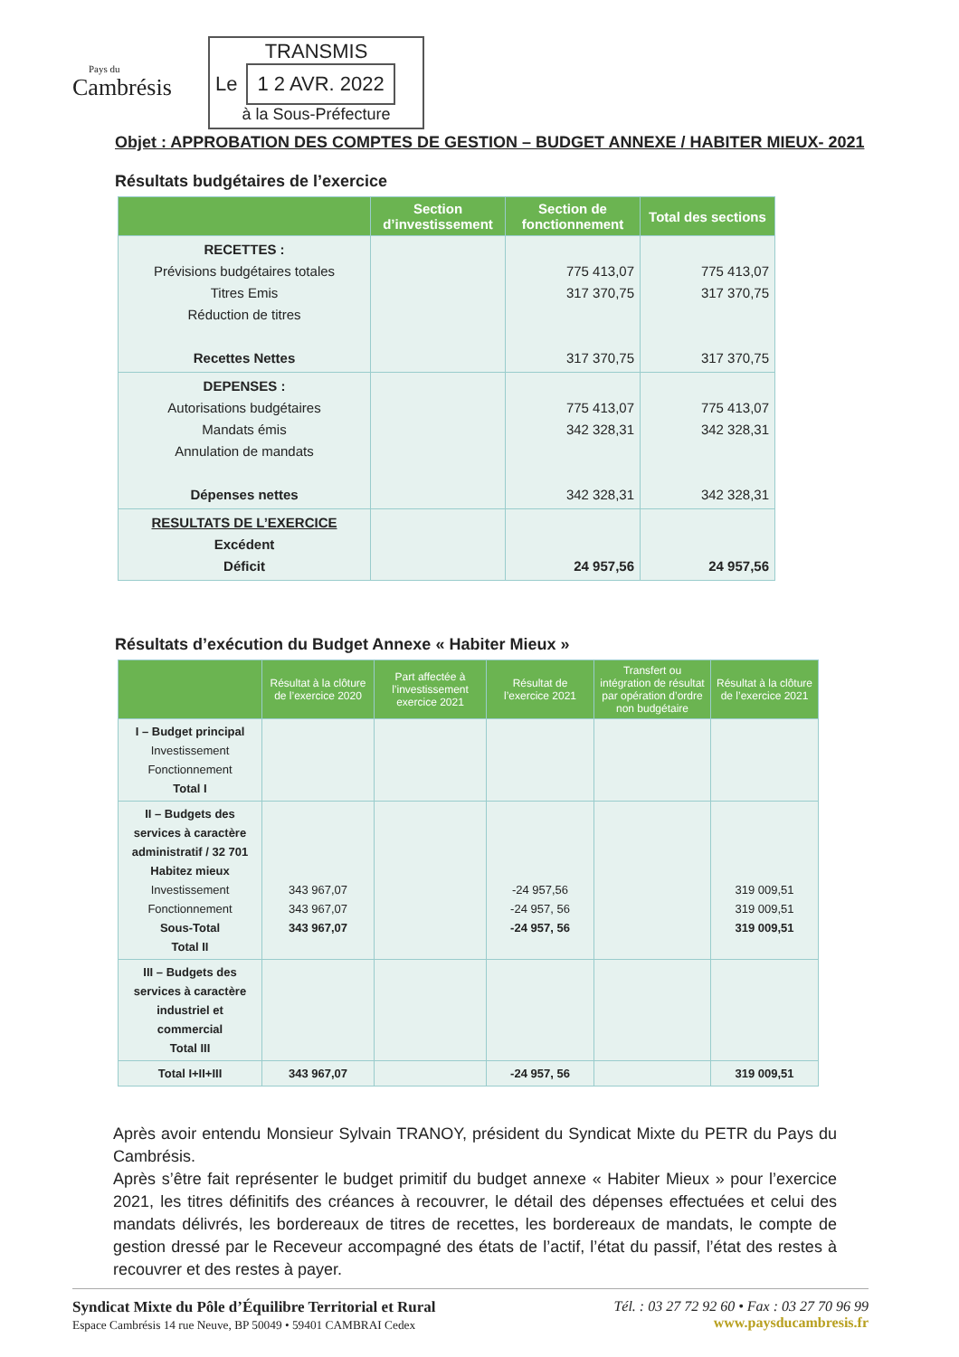Pays du
Cambrésis
TRANSMIS
Le 1 2 AVR. 2022
à la Sous-Préfecture
Objet : APPROBATION DES COMPTES DE GESTION – BUDGET ANNEXE / HABITER MIEUX- 2021
Résultats budgétaires de l’exercice
| | Section d’investissement | Section de fonctionnement | Total des sections |
| --- | --- | --- | --- |
| RECETTES : Prévisions budgétaires totales Titres Emis Réduction de titres Recettes Nettes | | 775 413,07 317 370,75 317 370,75 | 775 413,07 317 370,75 317 370,75 |
| DEPENSES : Autorisations budgétaires Mandats émis Annulation de mandats Dépenses nettes | | 775 413,07 342 328,31 342 328,31 | 775 413,07 342 328,31 342 328,31 |
| RESULTATS DE L’EXERCICE Excédent Déficit | | 24 957,56 | 24 957,56 |
Résultats d’exécution du Budget Annexe « Habiter Mieux »
| | Résultat à la clôture de l’exercice 2020 | Part affectée à l’investissement exercice 2021 | Résultat de l’exercice 2021 | Transfert ou intégration de résultat par opération d’ordre non budgétaire | Résultat à la clôture de l’exercice 2021 |
| --- | --- | --- | --- | --- | --- |
| I – Budget principal Investissement Fonctionnement Total I | | | | | |
| II – Budgets des services à caractère administratif / 32 701 Habitez mieux Investissement Fonctionnement Sous-Total Total II | 343 967,07 343 967,07 343 967,07 | | -24 957,56 -24 957, 56 -24 957, 56 | | 319 009,51 319 009,51 319 009,51 |
| III – Budgets des services à caractère industriel et commercial Total III | | | | | |
| Total I+II+III | 343 967,07 | | -24 957, 56 | | 319 009,51 |
Après avoir entendu Monsieur Sylvain TRANOY, président du Syndicat Mixte du PETR du Pays du Cambrésis.
Après s’être fait représenter le budget primitif du budget annexe « Habiter Mieux » pour l’exercice 2021, les titres définitifs des créances à recouvrer, le détail des dépenses effectuées et celui des mandats délivrés, les bordereaux de titres de recettes, les bordereaux de mandats, le compte de gestion dressé par le Receveur accompagné des états de l’actif, l’état du passif, l’état des restes à recouvrer et des restes à payer.
Syndicat Mixte du Pôle d’Équilibre Territorial et Rural
Espace Cambrésis 14 rue Neuve, BP 50049 • 59401 CAMBRAI Cedex
Tél. : 03 27 72 92 60 • Fax : 03 27 70 96 99
www.paysducambresis.fr